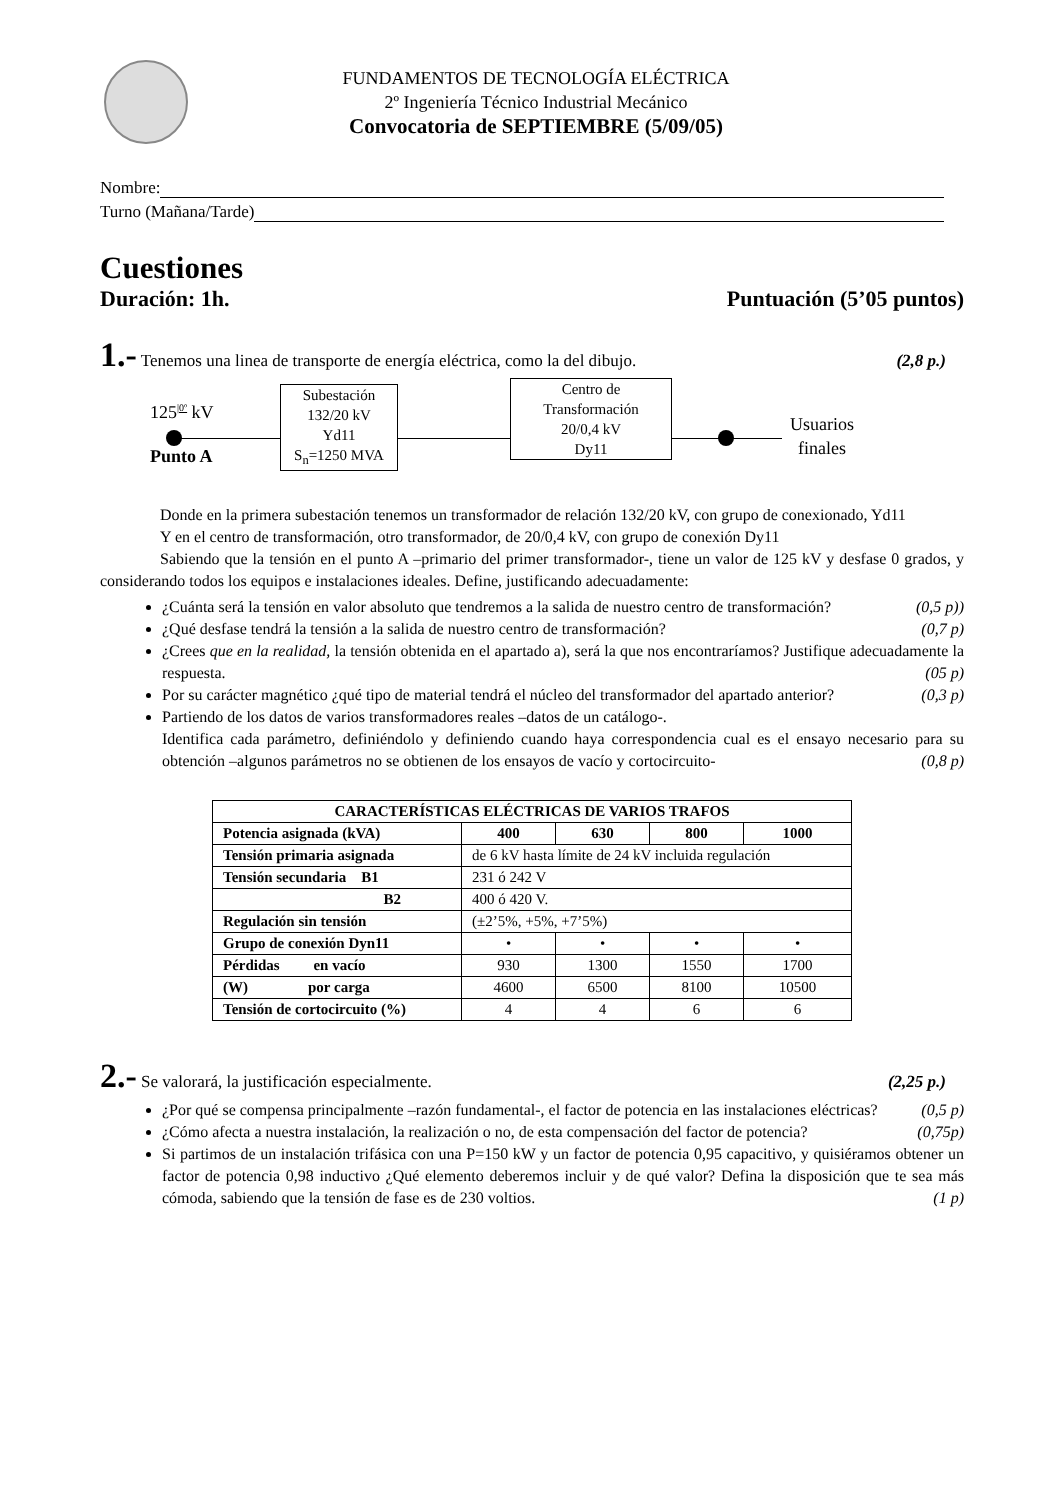FUNDAMENTOS DE TECNOLOGÍA ELÉCTRICA
2º Ingeniería Técnico Industrial Mecánico
Convocatoria de SEPTIEMBRE (5/09/05)
Nombre:
Turno (Mañana/Tarde)
Cuestiones
Duración: 1h. Puntuación (5’05 puntos)
1.- Tenemos una linea de transporte de energía eléctrica, como la del dibujo. (2,8 p.)
125<sup>|0º</sup> kV
Punto A
Subestación
132/20 kV
Yd11
S<sub>n</sub>=1250 MVA
Centro de
Transformación
20/0,4 kV
Dy11
Usuarios
finales
Donde en la primera subestación tenemos un transformador de relación 132/20 kV, con grupo de conexionado, Yd11
Y en el centro de transformación, otro transformador, de 20/0,4 kV, con grupo de conexión Dy11
Sabiendo que la tensión en el punto A –primario del primer transformador-, tiene un valor de 125 kV y desfase 0 grados, y considerando todos los equipos e instalaciones ideales. Define, justificando adecuadamente:
¿Cuánta será la tensión en valor absoluto que tendremos a la salida de nuestro centro de transformación? (0,5 p))
¿Qué desfase tendrá la tensión a la salida de nuestro centro de transformación? (0,7 p)
¿Crees que en la realidad, la tensión obtenida en el apartado a), será la que nos encontraríamos? Justifique adecuadamente la respuesta. (05 p)
Por su carácter magnético ¿qué tipo de material tendrá el núcleo del transformador del apartado anterior? (0,3 p)
Partiendo de los datos de varios transformadores reales –datos de un catálogo-.
Identifica cada parámetro, definiéndolo y definiendo cuando haya correspondencia cual es el ensayo necesario para su obtención –algunos parámetros no se obtienen de los ensayos de vacío y cortocircuito- (0,8 p)
| CARACTERÍSTICAS ELÉCTRICAS DE VARIOS TRAFOS | | | | |
| --- | --- | --- | --- | --- |
| Potencia asignada (kVA) | 400 | 630 | 800 | 1000 |
| Tensión primaria asignada | de 6 kV hasta límite de 24 kV incluida regulación | | | |
| Tensión secundaria B1 | 231 ó 242 V | | | |
| B2 | 400 ó 420 V. | | | |
| Regulación sin tensión | (±2’5%, +5%, +7’5%) | | | |
| Grupo de conexión Dyn11 | • | • | • | • |
| Pérdidas en vacío | 930 | 1300 | 1550 | 1700 |
| (W) por carga | 4600 | 6500 | 8100 | 10500 |
| Tensión de cortocircuito (%) | 4 | 4 | 6 | 6 |
2.- Se valorará, la justificación especialmente. (2,25 p.)
¿Por qué se compensa principalmente –razón fundamental-, el factor de potencia en las instalaciones eléctricas? (0,5 p)
¿Cómo afecta a nuestra instalación, la realización o no, de esta compensación del factor de potencia? (0,75p)
Si partimos de un instalación trifásica con una P=150 kW y un factor de potencia 0,95 capacitivo, y quisiéramos obtener un factor de potencia 0,98 inductivo ¿Qué elemento deberemos incluir y de qué valor? Defina la disposición que te sea más cómoda, sabiendo que la tensión de fase es de 230 voltios. (1 p)